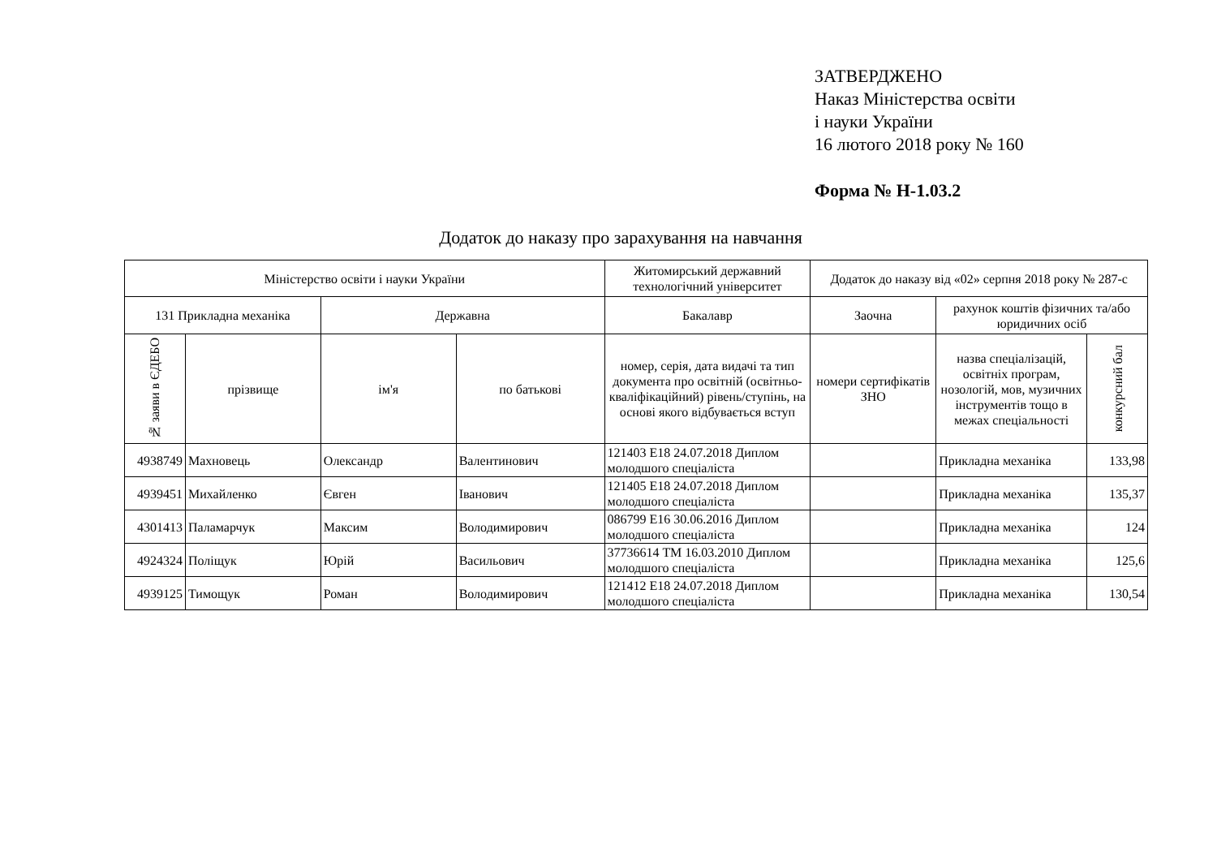ЗАТВЕРДЖЕНО
Наказ Міністерства освіти
і науки України
16 лютого 2018 року № 160
Форма № Н-1.03.2
Додаток до наказу про зарахування на навчання
| Міністерство освіти і науки України | | | | Житомирський державний технологічний університет | Додаток до наказу від «02» серпня 2018 року № 287-с | | |
| 131 Прикладна механіка | | Державна | | Бакалавр | Заочна | рахунок коштів фізичних та/або юридичних осіб | |
| № заяви в ЄДЕБО | прізвище | ім'я | по батькові | номер, серія, дата видачі та тип документа про освітній (освітньо-кваліфікаційний) рівень/ступінь, на основі якого відбувається вступ | номери сертифікатів ЗНО | назва спеціалізацій, освітніх програм, нозологій, мов, музичних інструментів тощо в межах спеціальності | конкурсний бал |
| 4938749 | Махновець | Олександр | Валентинович | 121403 E18 24.07.2018 Диплом молодшого спеціаліста | | Прикладна механіка | 133,98 |
| 4939451 | Михайленко | Євген | Іванович | 121405 E18 24.07.2018 Диплом молодшого спеціаліста | | Прикладна механіка | 135,37 |
| 4301413 | Паламарчук | Максим | Володимирович | 086799 E16 30.06.2016 Диплом молодшого спеціаліста | | Прикладна механіка | 124 |
| 4924324 | Поліщук | Юрій | Васильович | 37736614 ТМ 16.03.2010 Диплом молодшого спеціаліста | | Прикладна механіка | 125,6 |
| 4939125 | Тимощук | Роман | Володимирович | 121412 E18 24.07.2018 Диплом молодшого спеціаліста | | Прикладна механіка | 130,54 |